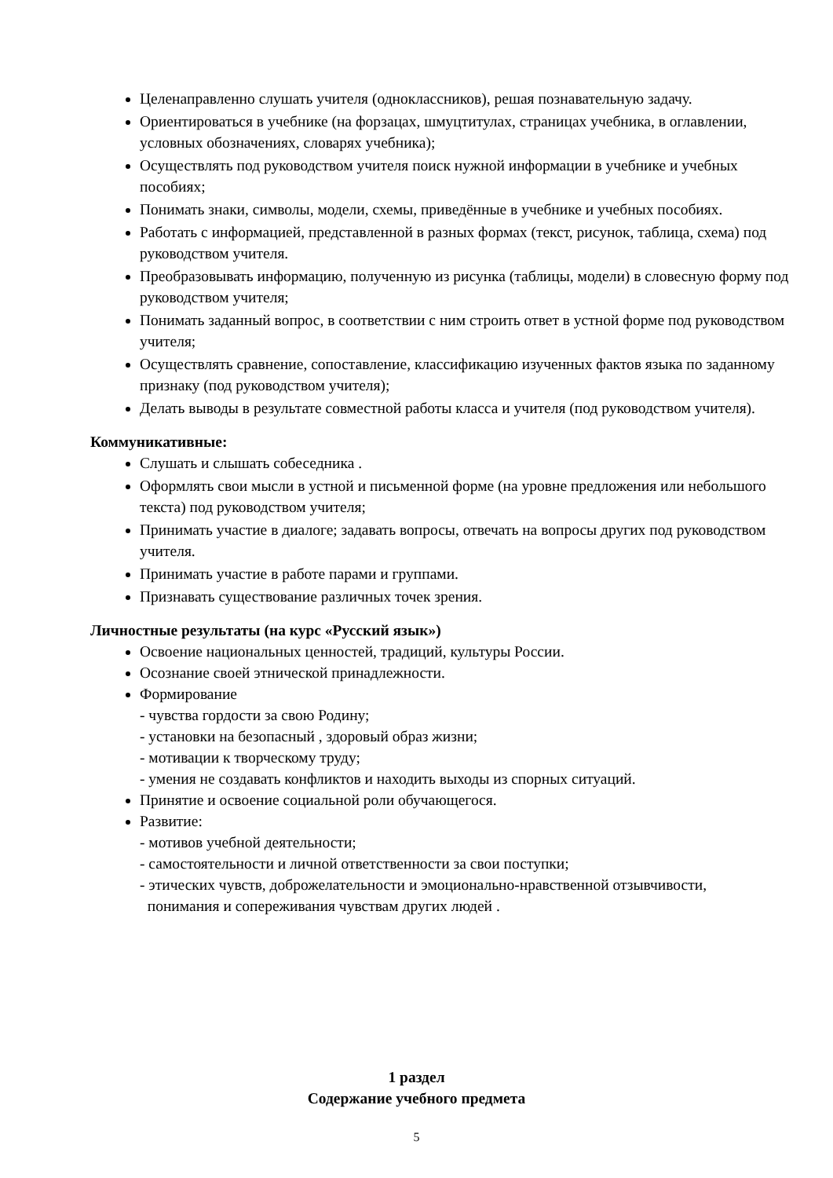Целенаправленно слушать учителя (одноклассников), решая познавательную задачу.
Ориентироваться в учебнике (на форзацах, шмуцтитулах, страницах учебника, в оглавлении, условных обозначениях, словарях учебника);
Осуществлять под руководством учителя поиск нужной информации в учебнике и учебных пособиях;
Понимать знаки, символы, модели, схемы, приведённые в учебнике и учебных пособиях.
Работать с информацией, представленной в разных формах (текст, рисунок, таблица, схема) под руководством учителя.
Преобразовывать информацию, полученную из рисунка (таблицы, модели) в словесную форму под руководством учителя;
Понимать заданный вопрос, в соответствии с ним строить ответ в устной форме под руководством учителя;
Осуществлять сравнение, сопоставление, классификацию изученных фактов языка по заданному признаку (под руководством учителя);
Делать выводы в результате совместной работы класса и учителя (под руководством учителя).
Коммуникативные:
Слушать и слышать собеседника .
Оформлять свои мысли в устной и письменной форме (на уровне предложения или небольшого текста) под руководством учителя;
Принимать участие в диалоге; задавать вопросы, отвечать на вопросы других под руководством учителя.
Принимать участие в работе парами и группами.
Признавать существование различных точек зрения.
Личностные результаты (на курс «Русский язык»)
Освоение национальных ценностей, традиций, культуры России.
Осознание своей этнической принадлежности.
Формирование
- чувства гордости за свою Родину;
- установки на безопасный , здоровый образ жизни;
- мотивации к творческому труду;
- умения не создавать конфликтов и находить выходы из спорных ситуаций.
Принятие и освоение социальной роли обучающегося.
Развитие:
- мотивов учебной деятельности;
- самостоятельности и личной ответственности за свои поступки;
- этических чувств, доброжелательности и эмоционально-нравственной отзывчивости,
понимания и сопереживания чувствам других людей .
1 раздел
Содержание учебного предмета
5